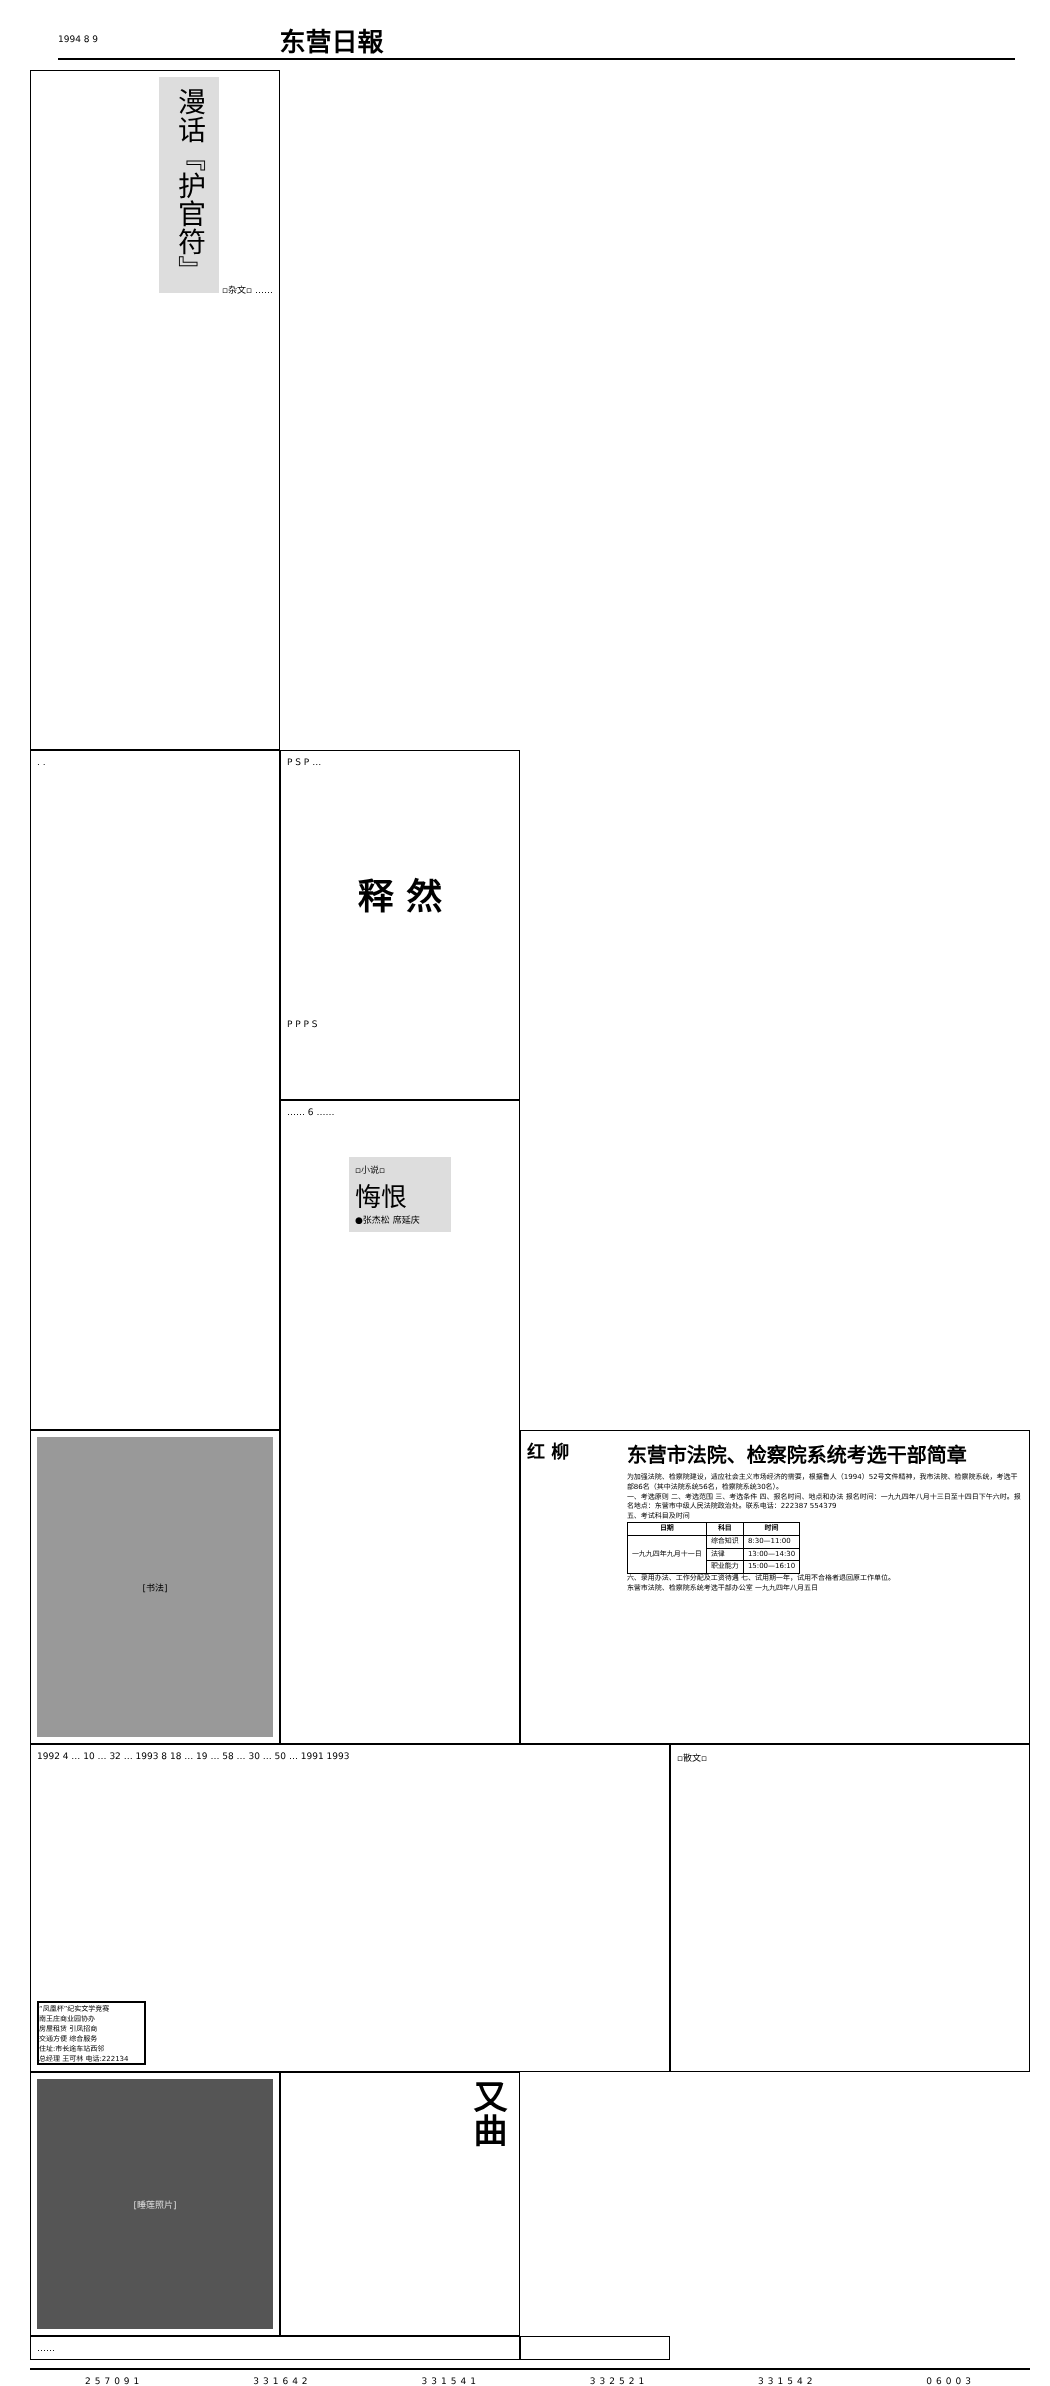1994 8 9 东营日報
1992 4 … 10 … 32 … 1993 8 18 … 19 … 58 … 30 … 50 … 1991 1993
“凤凰杯”纪实文学竞赛
南王庄商业园协办
房屋租赁 引凤招商
交通方便 综合服务
住址:市长途车站西邻
总经理 王可林 电话:222134
漫话『护官符』 ▫杂文▫ ……
▫散文▫
[睡莲照片]
又曲
……
. .
P S P …
释 然
P P P S
…… 6 ……
▫小说▫
悔恨
●张杰松 席延庆
[书法]
红 柳
东营市法院、检察院系统考选干部简章
为加强法院、检察院建设，适应社会主义市场经济的需要，根据鲁人（1994）52号文件精神，我市法院、检察院系统，考选干部86名（其中法院系统56名，检察院系统30名）。
一、考选原则 二、考选范围 三、考选条件 四、报名时间、地点和办法 报名时间：一九九四年八月十三日至十四日下午六时。报名地点：东营市中级人民法院政治处。联系电话：222387 554379
五、考试科目及时间
| 日期 | 科目 | 时间 |
| --- | --- | --- |
| 一九九四年九月十一日 | 综合知识 | 8:30—11:00 |
| | 法律 | 13:00—14:30 |
| | 职业能力 | 15:00—16:10 |
六、录用办法、工作分配及工资待遇 七、试用期一年，试用不合格者退回原工作单位。
东营市法院、检察院系统考选干部办公室 一九九四年八月五日
257091 331642 331541 332521 331542 06003